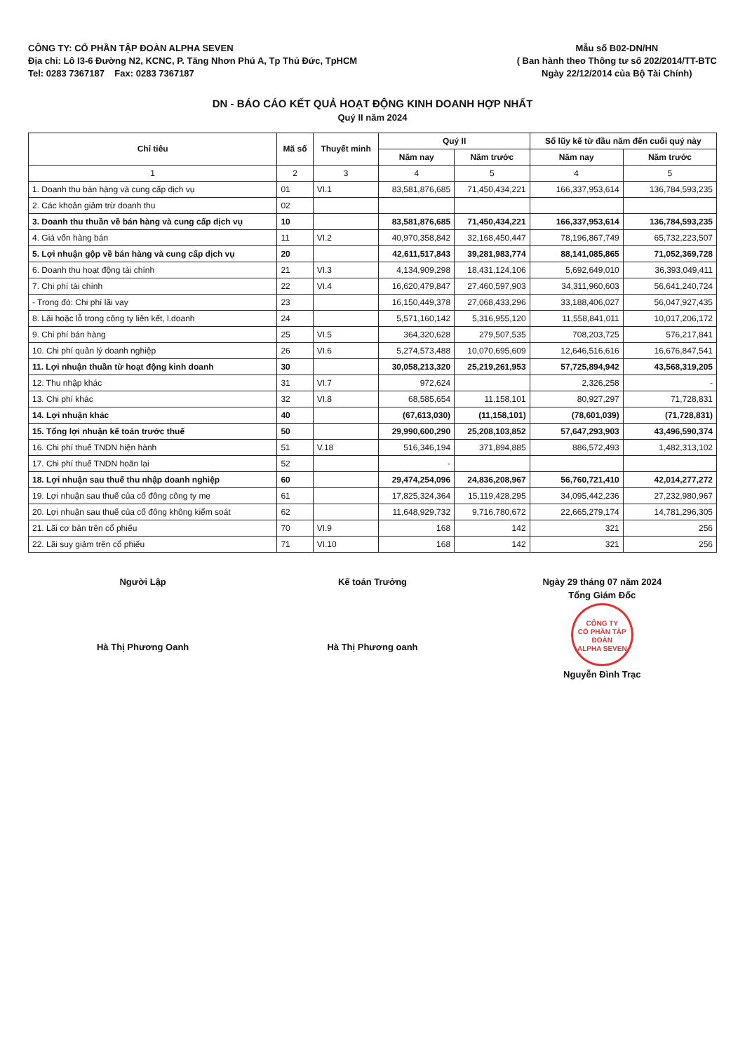CÔNG TY: CỔ PHẦN TẬP ĐOÀN ALPHA SEVEN
Địa chỉ: Lô I3-6 Đường N2, KCNC, P. Tăng Nhơn Phú A, Tp Thủ Đức, TpHCM
Tel: 0283 7367187 Fax: 0283 7367187
Mẫu số B02-DN/HN
( Ban hành theo Thông tư số 202/2014/TT-BTC
Ngày 22/12/2014 của Bộ Tài Chính)
DN - BÁO CÁO KẾT QUẢ HOẠT ĐỘNG KINH DOANH HỢP NHẤT
Quý II năm 2024
| Chỉ tiêu | Mã số | Thuyết minh | Quý II | | Số lũy kế từ đầu năm đến cuối quý này | |
| --- | --- | --- | --- | --- | --- | --- |
| | | | Năm nay | Năm trước | Năm nay | Năm trước |
| 1 | 2 | 3 | 4 | 5 | 4 | 5 |
| 1. Doanh thu bán hàng và cung cấp dịch vụ | 01 | VI.1 | 83,581,876,685 | 71,450,434,221 | 166,337,953,614 | 136,784,593,235 |
| 2. Các khoản giảm trừ doanh thu | 02 | | | | | |
| 3. Doanh thu thuần về bán hàng và cung cấp dịch vụ | 10 | | 83,581,876,685 | 71,450,434,221 | 166,337,953,614 | 136,784,593,235 |
| 4. Giá vốn hàng bán | 11 | VI.2 | 40,970,358,842 | 32,168,450,447 | 78,196,867,749 | 65,732,223,507 |
| 5. Lợi nhuận gộp về bán hàng và cung cấp dịch vụ | 20 | | 42,611,517,843 | 39,281,983,774 | 88,141,085,865 | 71,052,369,728 |
| 6. Doanh thu hoạt động tài chính | 21 | VI.3 | 4,134,909,298 | 18,431,124,106 | 5,692,649,010 | 36,393,049,411 |
| 7. Chi phí tài chính | 22 | VI.4 | 16,620,479,847 | 27,460,597,903 | 34,311,960,603 | 56,641,240,724 |
| - Trong đó: Chi phí lãi vay | 23 | | 16,150,449,378 | 27,068,433,296 | 33,188,406,027 | 56,047,927,435 |
| 8. Lãi hoặc lỗ trong công ty liên kết, l.doanh | 24 | | 5,571,160,142 | 5,316,955,120 | 11,558,841,011 | 10,017,206,172 |
| 9. Chi phí bán hàng | 25 | VI.5 | 364,320,628 | 279,507,535 | 708,203,725 | 576,217,841 |
| 10. Chi phí quản lý doanh nghiệp | 26 | VI.6 | 5,274,573,488 | 10,070,695,609 | 12,646,516,616 | 16,676,847,541 |
| 11. Lợi nhuận thuần từ hoạt động kinh doanh | 30 | | 30,058,213,320 | 25,219,261,953 | 57,725,894,942 | 43,568,319,205 |
| 12. Thu nhập khác | 31 | VI.7 | 972,624 | | 2,326,258 | - |
| 13. Chi phí khác | 32 | VI.8 | 68,585,654 | 11,158,101 | 80,927,297 | 71,728,831 |
| 14. Lợi nhuận khác | 40 | | (67,613,030) | (11,158,101) | (78,601,039) | (71,728,831) |
| 15. Tổng lợi nhuận kế toán trước thuế | 50 | | 29,990,600,290 | 25,208,103,852 | 57,647,293,903 | 43,496,590,374 |
| 16. Chi phí thuế TNDN hiện hành | 51 | V.18 | 516,346,194 | 371,894,885 | 886,572,493 | 1,482,313,102 |
| 17. Chi phí thuế TNDN hoãn lại | 52 | | - | | | |
| 18. Lợi nhuận sau thuế thu nhập doanh nghiệp | 60 | | 29,474,254,096 | 24,836,208,967 | 56,760,721,410 | 42,014,277,272 |
| 19. Lợi nhuận sau thuế của cổ đông công ty mẹ | 61 | | 17,825,324,364 | 15,119,428,295 | 34,095,442,236 | 27,232,980,967 |
| 20. Lợi nhuận sau thuế của cổ đông không kiểm soát | 62 | | 11,648,929,732 | 9,716,780,672 | 22,665,279,174 | 14,781,296,305 |
| 21. Lãi cơ bản trên cổ phiếu | 70 | VI.9 | 168 | 142 | 321 | 256 |
| 22. Lãi suy giảm trên cổ phiếu | 71 | VI.10 | 168 | 142 | 321 | 256 |
Người Lập
Hà Thị Phương Oanh
Kế toán Trưởng
Hà Thị Phương oanh
Ngày 29 tháng 07 năm 2024
Tổng Giám Đốc
CÔNG TY
CỔ PHẦN TẬP ĐOÀN
ALPHA SEVEN
Nguyễn Đình Trạc